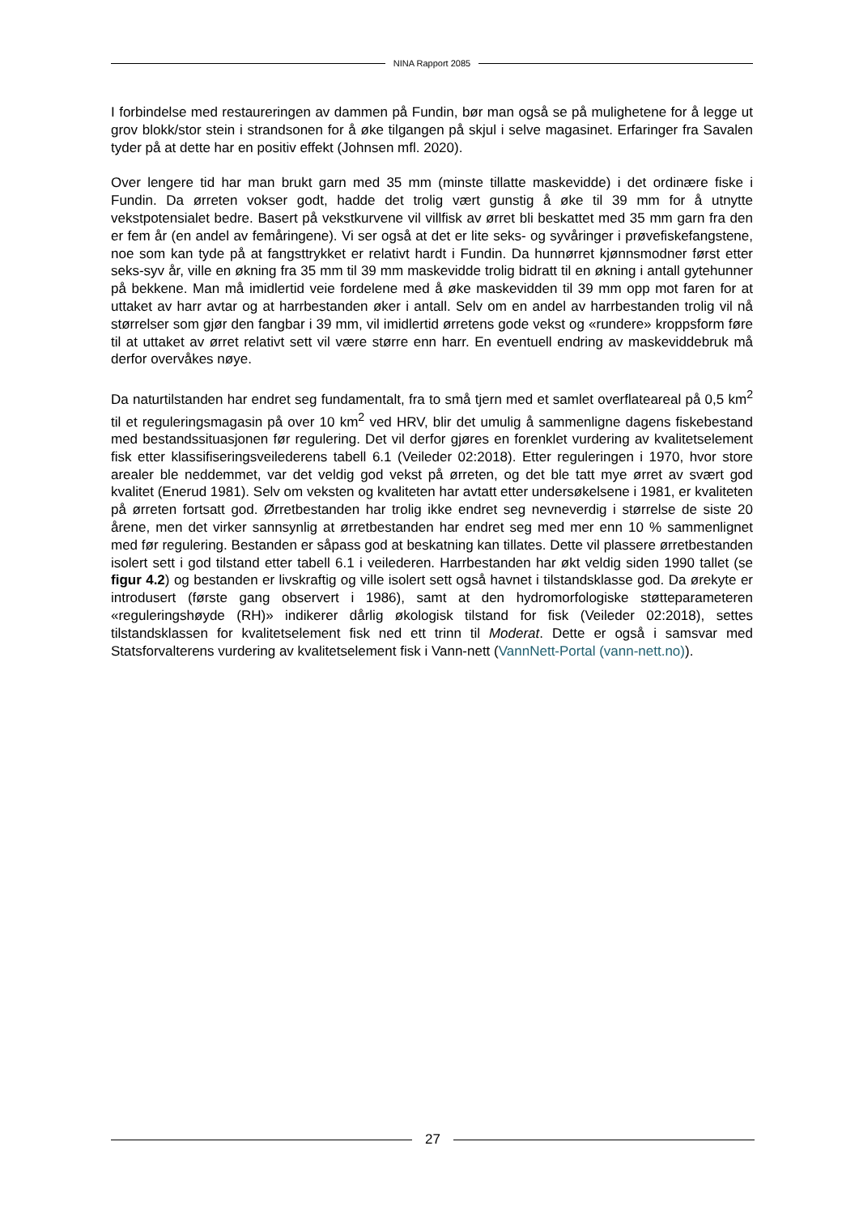NINA Rapport 2085
I forbindelse med restaureringen av dammen på Fundin, bør man også se på mulighetene for å legge ut grov blokk/stor stein i strandsonen for å øke tilgangen på skjul i selve magasinet. Erfaringer fra Savalen tyder på at dette har en positiv effekt (Johnsen mfl. 2020).
Over lengere tid har man brukt garn med 35 mm (minste tillatte maskevidde) i det ordinære fiske i Fundin. Da ørreten vokser godt, hadde det trolig vært gunstig å øke til 39 mm for å utnytte vekstpotensialet bedre. Basert på vekstkurvene vil villfisk av ørret bli beskattet med 35 mm garn fra den er fem år (en andel av femåringene). Vi ser også at det er lite seks- og syvåringer i prøvefiskefangstene, noe som kan tyde på at fangsttrykket er relativt hardt i Fundin. Da hunnørret kjønnsmodner først etter seks-syv år, ville en økning fra 35 mm til 39 mm maskevidde trolig bidratt til en økning i antall gytehunner på bekkene. Man må imidlertid veie fordelene med å øke maskevidden til 39 mm opp mot faren for at uttaket av harr avtar og at harrbestanden øker i antall. Selv om en andel av harrbestanden trolig vil nå størrelser som gjør den fangbar i 39 mm, vil imidlertid ørretens gode vekst og «rundere» kroppsform føre til at uttaket av ørret relativt sett vil være større enn harr. En eventuell endring av maskeviddebruk må derfor overvåkes nøye.
Da naturtilstanden har endret seg fundamentalt, fra to små tjern med et samlet overflateareal på 0,5 km<sup>2</sup> til et reguleringsmagasin på over 10 km<sup>2</sup> ved HRV, blir det umulig å sammenligne dagens fiskebestand med bestandssituasjonen før regulering. Det vil derfor gjøres en forenklet vurdering av kvalitetselement fisk etter klassifiseringsveilederens tabell 6.1 (Veileder 02:2018). Etter reguleringen i 1970, hvor store arealer ble neddemmet, var det veldig god vekst på ørreten, og det ble tatt mye ørret av svært god kvalitet (Enerud 1981). Selv om veksten og kvaliteten har avtatt etter undersøkelsene i 1981, er kvaliteten på ørreten fortsatt god. Ørretbestanden har trolig ikke endret seg nevneverdig i størrelse de siste 20 årene, men det virker sannsynlig at ørretbestanden har endret seg med mer enn 10 % sammenlignet med før regulering. Bestanden er såpass god at beskatning kan tillates. Dette vil plassere ørretbestanden isolert sett i god tilstand etter tabell 6.1 i veilederen. Harrbestanden har økt veldig siden 1990 tallet (se figur 4.2) og bestanden er livskraftig og ville isolert sett også havnet i tilstandsklasse god. Da ørekyte er introdusert (første gang observert i 1986), samt at den hydromorfologiske støtteparameteren «reguleringshøyde (RH)» indikerer dårlig økologisk tilstand for fisk (Veileder 02:2018), settes tilstandsklassen for kvalitetselement fisk ned ett trinn til Moderat. Dette er også i samsvar med Statsforvalterens vurdering av kvalitetselement fisk i Vann-nett (VannNett-Portal (vann-nett.no)).
27